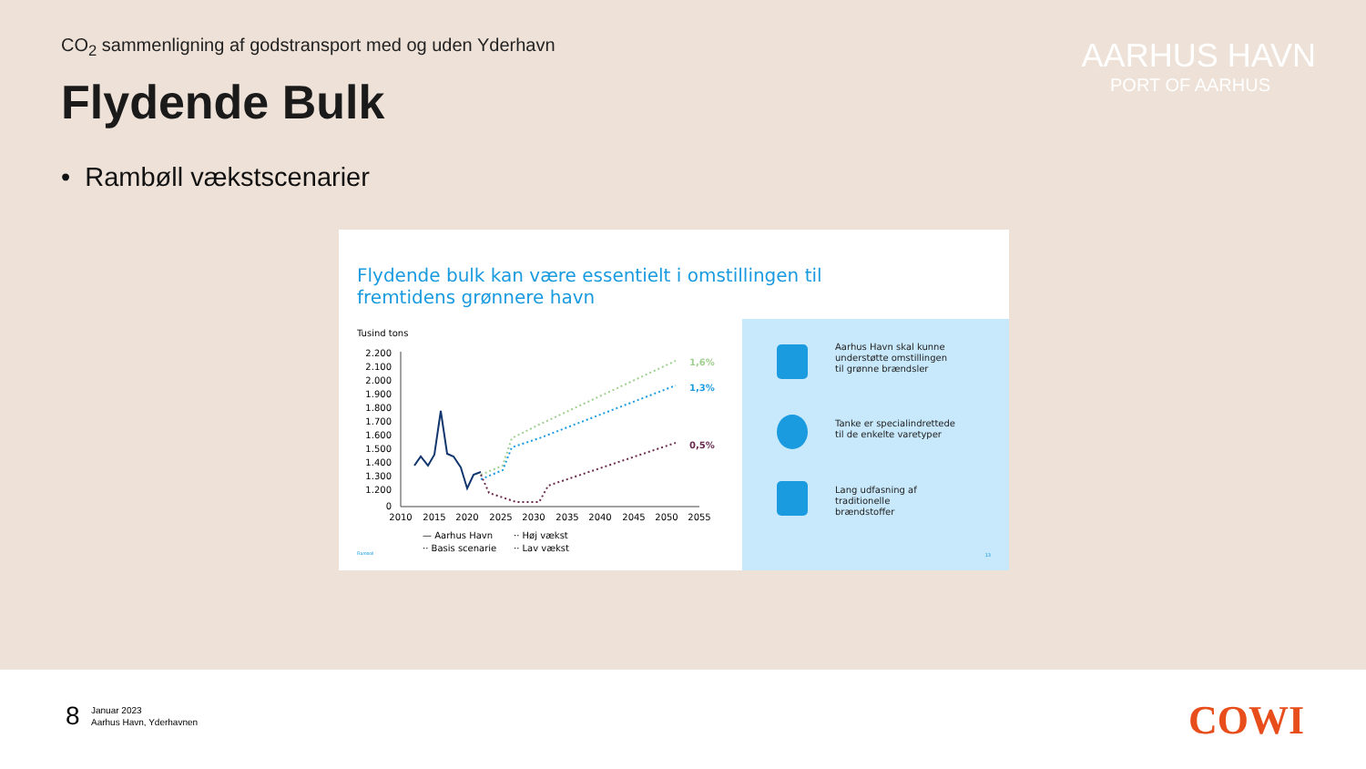CO<sub>2</sub> sammenligning af godstransport med og uden Yderhavn
Flydende Bulk
• Rambøll vækstscenarier
AARHUS HAVN
PORT OF AARHUS
Flydende bulk kan være essentielt i omstillingen til
fremtidens grønnere havn
Tusind tons
2.200
2.100
2.000
1.900
1.800
1.700
1.600
1.500
1.400
1.300
1.200
0
2010
2015
2020
2025
2030
2035
2040
2045
2050
2055
1,6%
1,3%
0,5%
— Aarhus Havn
·· Høj vækst
·· Basis scenarie
·· Lav vækst
Ramboll
Aarhus Havn skal kunne
understøtte omstillingen
til grønne brændsler
Tanke er specialindrettede
til de enkelte varetyper
Lang udfasning af
traditionelle
brændstoffer
13
8
Januar 2023
Aarhus Havn, Yderhavnen
COWI